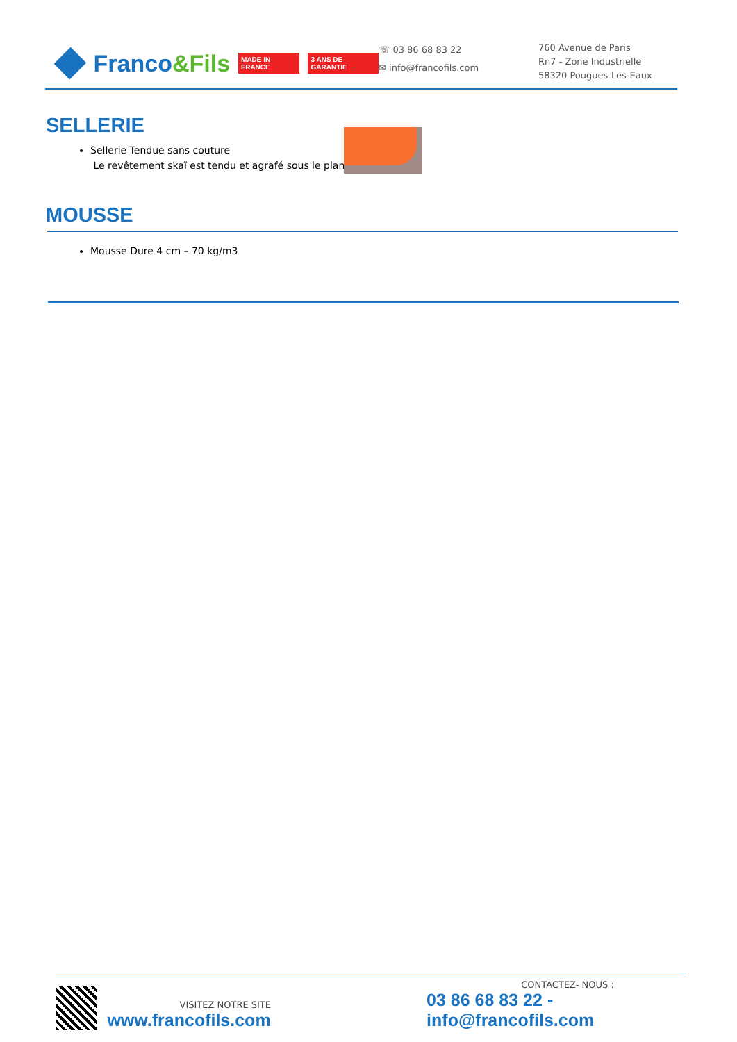Franco &Fils MADE IN FRANCE 3 ANS DE GARANTIE
☏ 03 86 68 83 22
✉ info@francofils.com
760 Avenue de Paris
Rn7 - Zone Industrielle
58320 Pougues-Les-Eaux
SELLERIE
Sellerie Tendue sans couture
Le revêtement skaï est tendu et agrafé sous le plan
MOUSSE
Mousse Dure 4 cm – 70 kg/m3
VISITEZ NOTRE SITE
www.francofils.com
CONTACTEZ- NOUS :
03 86 68 83 22 - info@francofils.com